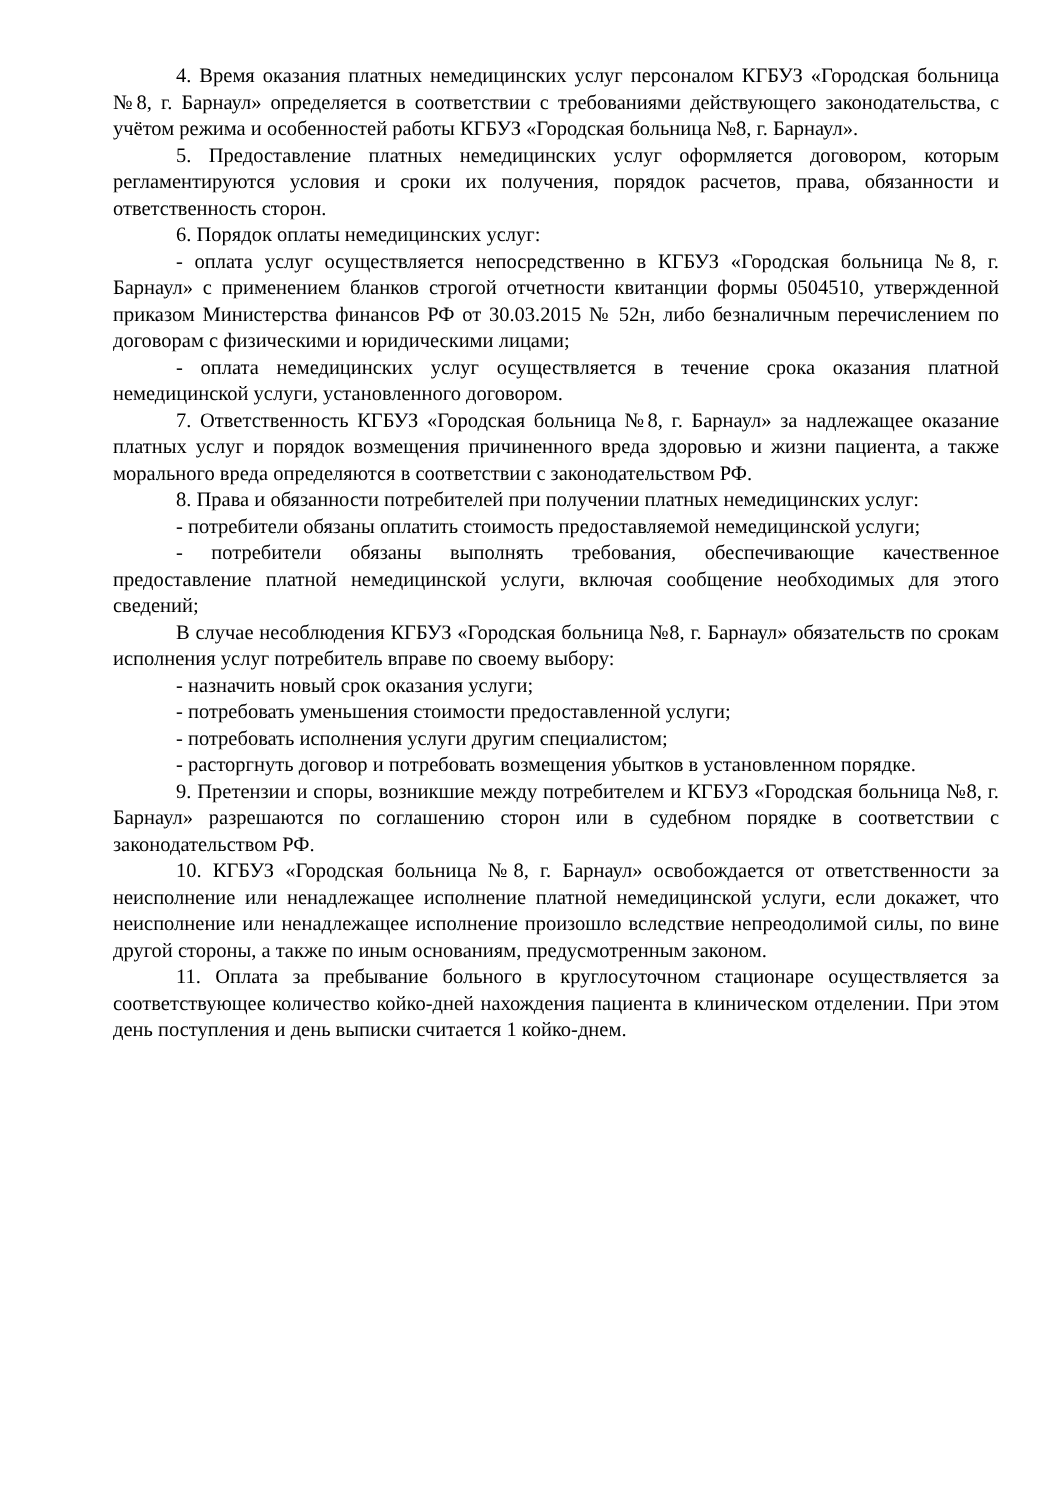4. Время оказания платных немедицинских услуг персоналом КГБУЗ «Городская больница №8, г. Барнаул» определяется в соответствии с требованиями действующего законодательства, с учётом режима и особенностей работы КГБУЗ «Городская больница №8, г. Барнаул».
5. Предоставление платных немедицинских услуг оформляется договором, которым регламентируются условия и сроки их получения, порядок расчетов, права, обязанности и ответственность сторон.
6. Порядок оплаты немедицинских услуг:
- оплата услуг осуществляется непосредственно в КГБУЗ «Городская больница №8, г. Барнаул» с применением бланков строгой отчетности квитанции формы 0504510, утвержденной приказом Министерства финансов РФ от 30.03.2015 № 52н, либо безналичным перечислением по договорам с физическими и юридическими лицами;
- оплата немедицинских услуг осуществляется в течение срока оказания платной немедицинской услуги, установленного договором.
7. Ответственность КГБУЗ «Городская больница №8, г. Барнаул» за надлежащее оказание платных услуг и порядок возмещения причиненного вреда здоровью и жизни пациента, а также морального вреда определяются в соответствии с законодательством РФ.
8. Права и обязанности потребителей при получении платных немедицинских услуг:
- потребители обязаны оплатить стоимость предоставляемой немедицинской услуги;
- потребители обязаны выполнять требования, обеспечивающие качественное предоставление платной немедицинской услуги, включая сообщение необходимых для этого сведений;
В случае несоблюдения КГБУЗ «Городская больница №8, г. Барнаул» обязательств по срокам исполнения услуг потребитель вправе по своему выбору:
- назначить новый срок оказания услуги;
- потребовать уменьшения стоимости предоставленной услуги;
- потребовать исполнения услуги другим специалистом;
- расторгнуть договор и потребовать возмещения убытков в установленном порядке.
9. Претензии и споры, возникшие между потребителем и КГБУЗ «Городская больница №8, г. Барнаул» разрешаются по соглашению сторон или в судебном порядке в соответствии с законодательством РФ.
10. КГБУЗ «Городская больница №8, г. Барнаул» освобождается от ответственности за неисполнение или ненадлежащее исполнение платной немедицинской услуги, если докажет, что неисполнение или ненадлежащее исполнение произошло вследствие непреодолимой силы, по вине другой стороны, а также по иным основаниям, предусмотренным законом.
11. Оплата за пребывание больного в круглосуточном стационаре осуществляется за соответствующее количество койко-дней нахождения пациента в клиническом отделении. При этом день поступления и день выписки считается 1 койко-днем.